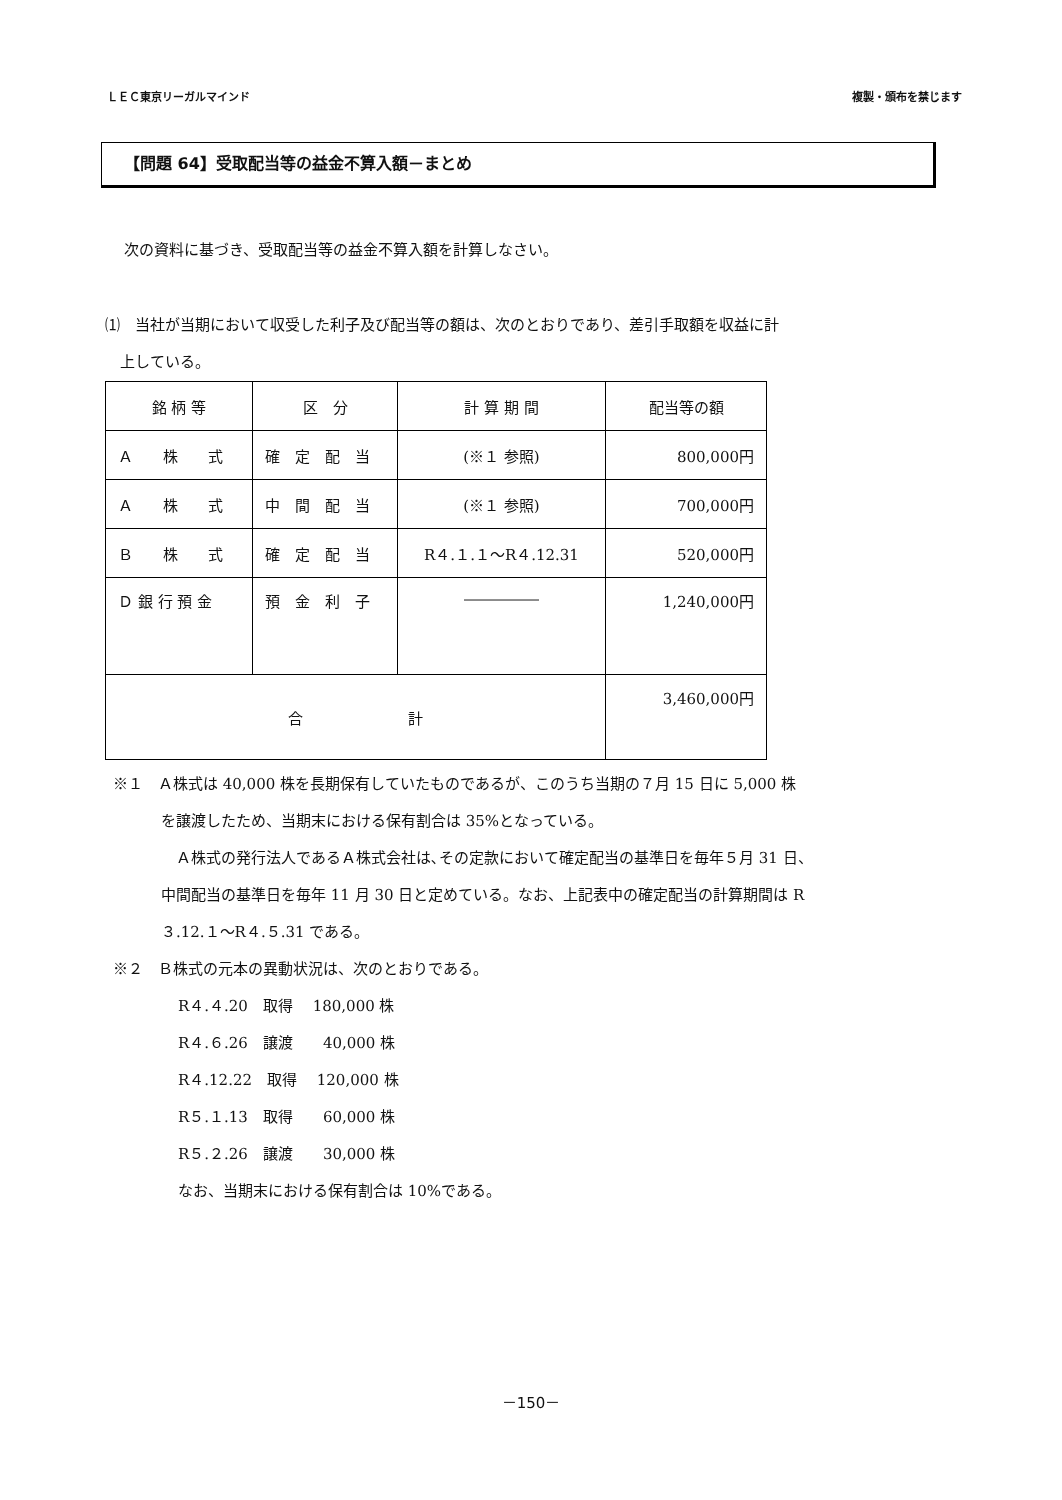ＬＥＣ東京リーガルマインド 複製・頒布を禁じます
【問題 64】受取配当等の益金不算入額－まとめ
次の資料に基づき、受取配当等の益金不算入額を計算しなさい。
⑴　当社が当期において収受した利子及び配当等の額は、次のとおりであり、差引手取額を収益に計
　上している。
| 銘 柄 等 | 区 分 | 計 算 期 間 | 配当等の額 |
| --- | --- | --- | --- |
| Ａ 株 式 | 確 定 配 当 | (※１ 参照) | 800,000円 |
| Ａ 株 式 | 中 間 配 当 | (※１ 参照) | 700,000円 |
| Ｂ 株 式 | 確 定 配 当 | R４.１.１～R４.12.31 | 520,000円 |
| Ｄ 銀 行 預 金 | 預 金 利 子 | ――――― | 1,240,000円 |
| 合 計 | | | 3,460,000円 |
※１　Ａ株式は 40,000 株を長期保有していたものであるが、このうち当期の７月 15 日に 5,000 株
を譲渡したため、当期末における保有割合は 35%となっている。
　Ａ株式の発行法人であるＡ株式会社は､その定款において確定配当の基準日を毎年５月 31 日、
中間配当の基準日を毎年 11 月 30 日と定めている。なお、上記表中の確定配当の計算期間は R
３.12.１～R４.５.31 である。
※２　Ｂ株式の元本の異動状況は、次のとおりである。
R４.４.20　取得　 180,000 株
R４.６.26　譲渡　　40,000 株
R４.12.22　取得　 120,000 株
R５.１.13　取得　　60,000 株
R５.２.26　譲渡　　30,000 株
なお、当期末における保有割合は 10%である。
－150－